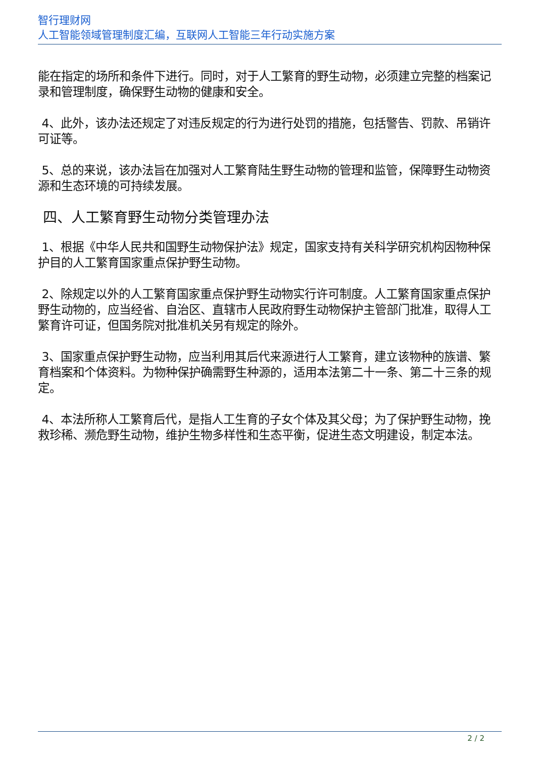智行理财网
人工智能领域管理制度汇编，互联网人工智能三年行动实施方案
能在指定的场所和条件下进行。同时，对于人工繁育的野生动物，必须建立完整的档案记录和管理制度，确保野生动物的健康和安全。
4、此外，该办法还规定了对违反规定的行为进行处罚的措施，包括警告、罚款、吊销许可证等。
5、总的来说，该办法旨在加强对人工繁育陆生野生动物的管理和监管，保障野生动物资源和生态环境的可持续发展。
四、人工繁育野生动物分类管理办法
1、根据《中华人民共和国野生动物保护法》规定，国家支持有关科学研究机构因物种保护目的人工繁育国家重点保护野生动物。
2、除规定以外的人工繁育国家重点保护野生动物实行许可制度。人工繁育国家重点保护野生动物的，应当经省、自治区、直辖市人民政府野生动物保护主管部门批准，取得人工繁育许可证，但国务院对批准机关另有规定的除外。
3、国家重点保护野生动物，应当利用其后代来源进行人工繁育，建立该物种的族谱、繁育档案和个体资料。为物种保护确需野生种源的，适用本法第二十一条、第二十三条的规定。
4、本法所称人工繁育后代，是指人工生育的子女个体及其父母；为了保护野生动物，挽救珍稀、濒危野生动物，维护生物多样性和生态平衡，促进生态文明建设，制定本法。
2 / 2